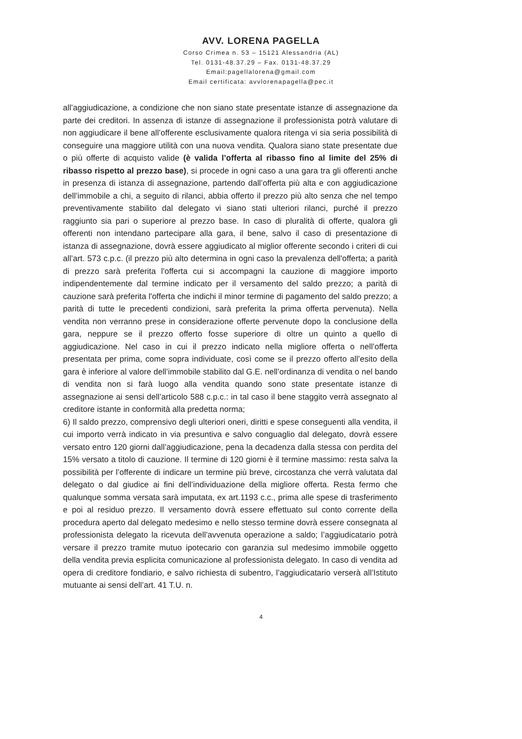AVV. LORENA PAGELLA
Corso Crimea n. 53 – 15121 Alessandria (AL)
Tel. 0131-48.37.29 – Fax. 0131-48.37.29
Email:pagellalorena@gmail.com
Email certificata: avvlorenapagella@pec.it
all’aggiudicazione, a condizione che non siano state presentate istanze di assegnazione da parte dei creditori. In assenza di istanze di assegnazione il professionista potrà valutare di non aggiudicare il bene all’offerente esclusivamente qualora ritenga vi sia seria possibilità di conseguire una maggiore utilità con una nuova vendita. Qualora siano state presentate due o più offerte di acquisto valide (è valida l’offerta al ribasso fino al limite del 25% di ribasso rispetto al prezzo base), si procede in ogni caso a una gara tra gli offerenti anche in presenza di istanza di assegnazione, partendo dall’offerta più alta e con aggiudicazione dell’immobile a chi, a seguito di rilanci, abbia offerto il prezzo più alto senza che nel tempo preventivamente stabilito dal delegato vi siano stati ulteriori rilanci, purché il prezzo raggiunto sia pari o superiore al prezzo base. In caso di pluralità di offerte, qualora gli offerenti non intendano partecipare alla gara, il bene, salvo il caso di presentazione di istanza di assegnazione, dovrà essere aggiudicato al miglior offerente secondo i criteri di cui all’art. 573 c.p.c. (il prezzo più alto determina in ogni caso la prevalenza dell'offerta; a parità di prezzo sarà preferita l'offerta cui si accompagni la cauzione di maggiore importo indipendentemente dal termine indicato per il versamento del saldo prezzo; a parità di cauzione sarà preferita l'offerta che indichi il minor termine di pagamento del saldo prezzo; a parità di tutte le precedenti condizioni, sarà preferita la prima offerta pervenuta). Nella vendita non verranno prese in considerazione offerte pervenute dopo la conclusione della gara, neppure se il prezzo offerto fosse superiore di oltre un quinto a quello di aggiudicazione. Nel caso in cui il prezzo indicato nella migliore offerta o nell’offerta presentata per prima, come sopra individuate, così come se il prezzo offerto all’esito della gara è inferiore al valore dell’immobile stabilito dal G.E. nell’ordinanza di vendita o nel bando di vendita non si farà luogo alla vendita quando sono state presentate istanze di assegnazione ai sensi dell’articolo 588 c.p.c.: in tal caso il bene staggito verrà assegnato al creditore istante in conformità alla predetta norma;
6) Il saldo prezzo, comprensivo degli ulteriori oneri, diritti e spese conseguenti alla vendita, il cui importo verrà indicato in via presuntiva e salvo conguaglio dal delegato, dovrà essere versato entro 120 giorni dall’aggiudicazione, pena la decadenza dalla stessa con perdita del 15% versato a titolo di cauzione. Il termine di 120 giorni è il termine massimo: resta salva la possibilità per l’offerente di indicare un termine più breve, circostanza che verrà valutata dal delegato o dal giudice ai fini dell’individuazione della migliore offerta. Resta fermo che qualunque somma versata sarà imputata, ex art.1193 c.c., prima alle spese di trasferimento e poi al residuo prezzo. Il versamento dovrà essere effettuato sul conto corrente della procedura aperto dal delegato medesimo e nello stesso termine dovrà essere consegnata al professionista delegato la ricevuta dell’avvenuta operazione a saldo; l’aggiudicatario potrà versare il prezzo tramite mutuo ipotecario con garanzia sul medesimo immobile oggetto della vendita previa esplicita comunicazione al professionista delegato. In caso di vendita ad opera di creditore fondiario, e salvo richiesta di subentro, l’aggiudicatario verserà all’Istituto mutuante ai sensi dell’art. 41 T.U. n.
4